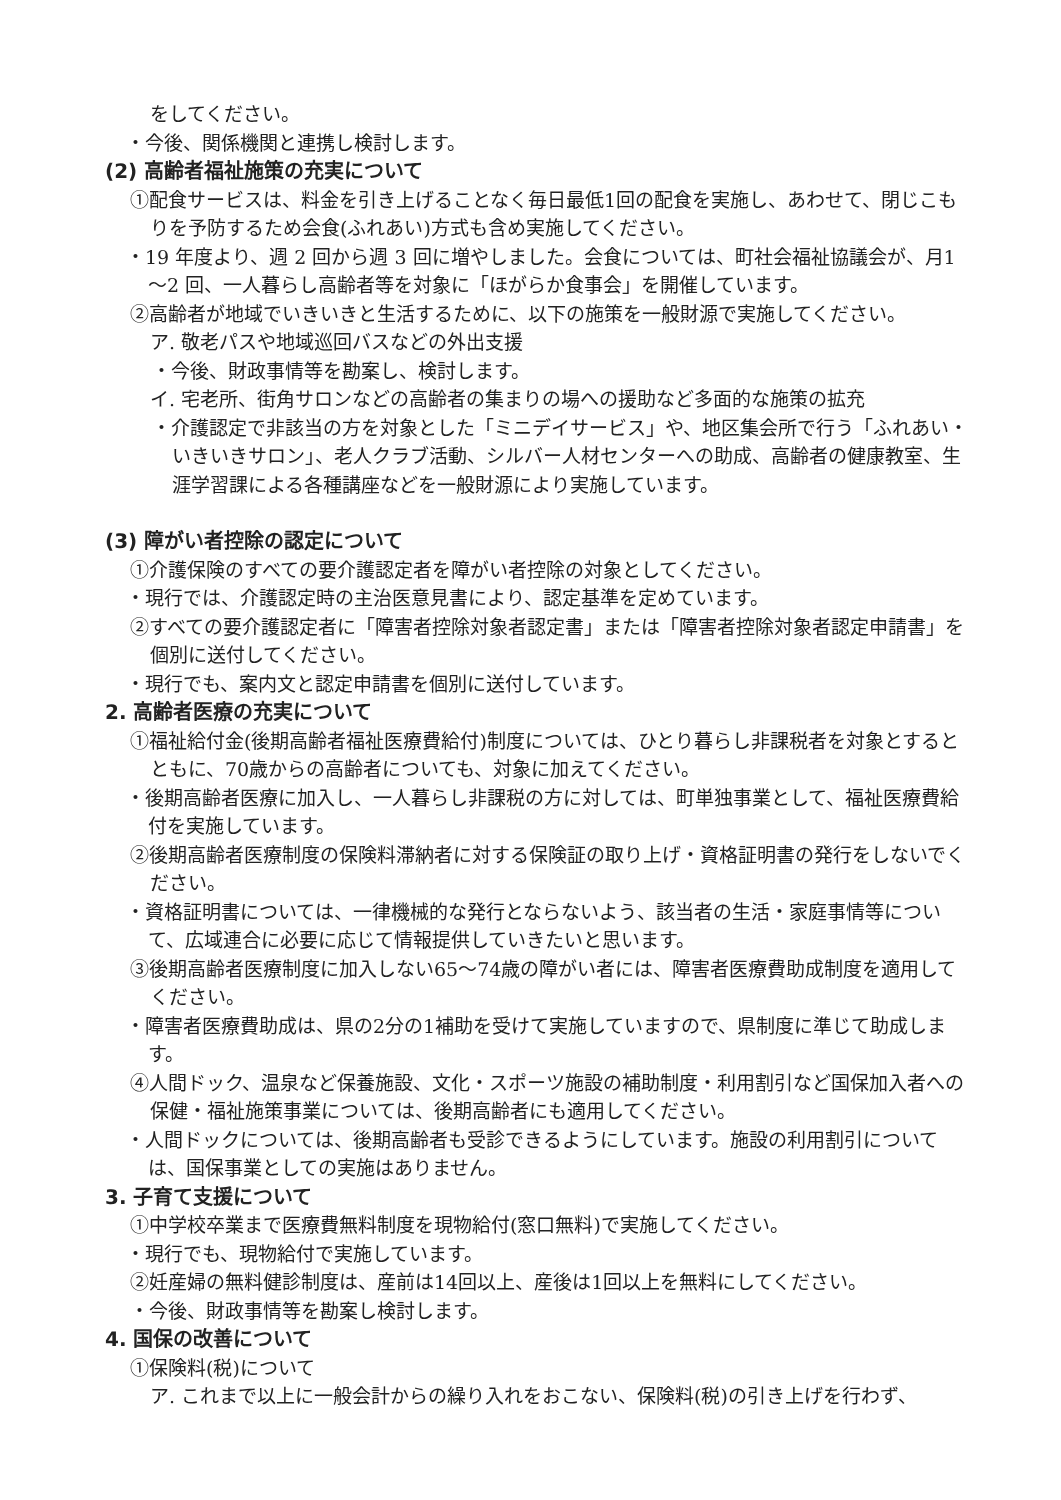をしてください。
・今後、関係機関と連携し検討します。
(2) 高齢者福祉施策の充実について
①配食サービスは、料金を引き上げることなく毎日最低1回の配食を実施し、あわせて、閉じこもりを予防するため会食(ふれあい)方式も含め実施してください。
・19 年度より、週 2 回から週 3 回に増やしました。会食については、町社会福祉協議会が、月1～2 回、一人暮らし高齢者等を対象に「ほがらか食事会」を開催しています。
②高齢者が地域でいきいきと生活するために、以下の施策を一般財源で実施してください。
ア. 敬老パスや地域巡回バスなどの外出支援
・今後、財政事情等を勘案し、検討します。
イ. 宅老所、街角サロンなどの高齢者の集まりの場への援助など多面的な施策の拡充
・介護認定で非該当の方を対象とした「ミニデイサービス」や、地区集会所で行う「ふれあい・いきいきサロン」、老人クラブ活動、シルバー人材センターへの助成、高齢者の健康教室、生涯学習課による各種講座などを一般財源により実施しています。
(3) 障がい者控除の認定について
①介護保険のすべての要介護認定者を障がい者控除の対象としてください。
・現行では、介護認定時の主治医意見書により、認定基準を定めています。
②すべての要介護認定者に「障害者控除対象者認定書」または「障害者控除対象者認定申請書」を個別に送付してください。
・現行でも、案内文と認定申請書を個別に送付しています。
2. 高齢者医療の充実について
①福祉給付金(後期高齢者福祉医療費給付)制度については、ひとり暮らし非課税者を対象とするとともに、70歳からの高齢者についても、対象に加えてください。
・後期高齢者医療に加入し、一人暮らし非課税の方に対しては、町単独事業として、福祉医療費給付を実施しています。
②後期高齢者医療制度の保険料滞納者に対する保険証の取り上げ・資格証明書の発行をしないでください。
・資格証明書については、一律機械的な発行とならないよう、該当者の生活・家庭事情等について、広域連合に必要に応じて情報提供していきたいと思います。
③後期高齢者医療制度に加入しない65～74歳の障がい者には、障害者医療費助成制度を適用してください。
・障害者医療費助成は、県の2分の1補助を受けて実施していますので、県制度に準じて助成します。
④人間ドック、温泉など保養施設、文化・スポーツ施設の補助制度・利用割引など国保加入者への保健・福祉施策事業については、後期高齢者にも適用してください。
・人間ドックについては、後期高齢者も受診できるようにしています。施設の利用割引については、国保事業としての実施はありません。
3. 子育て支援について
①中学校卒業まで医療費無料制度を現物給付(窓口無料)で実施してください。
・現行でも、現物給付で実施しています。
②妊産婦の無料健診制度は、産前は14回以上、産後は1回以上を無料にしてください。
・今後、財政事情等を勘案し検討します。
4. 国保の改善について
①保険料(税)について
ア. これまで以上に一般会計からの繰り入れをおこない、保険料(税)の引き上げを行わず、